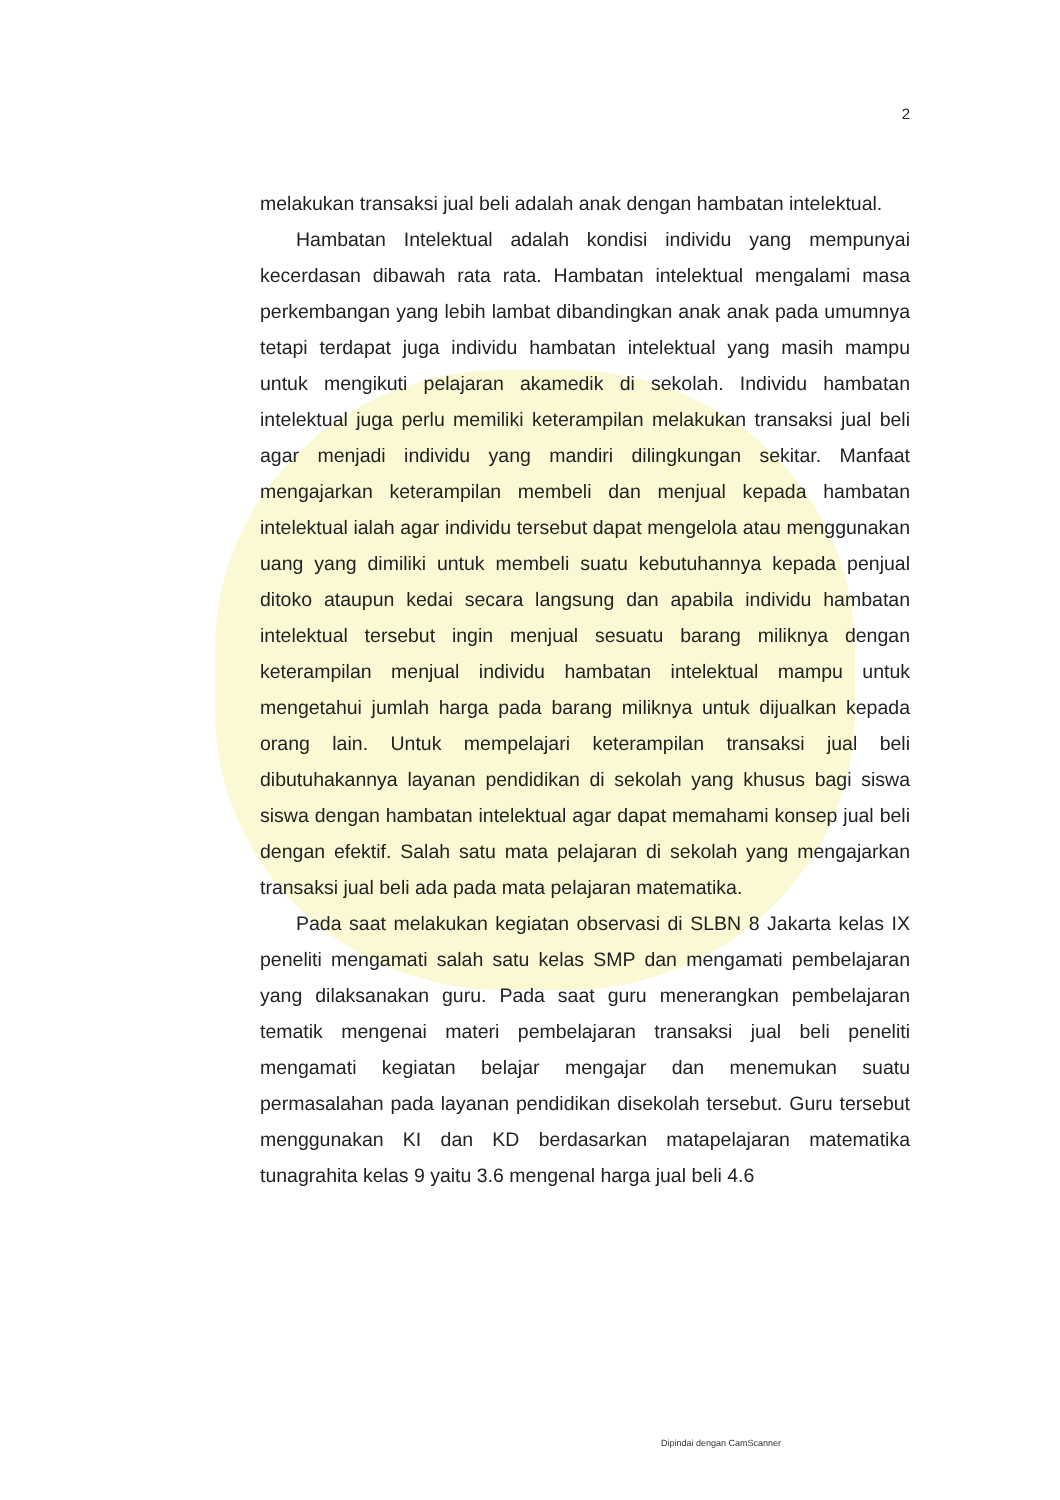2
melakukan transaksi jual beli adalah anak dengan hambatan intelektual.
Hambatan Intelektual adalah kondisi individu yang mempunyai kecerdasan dibawah rata rata. Hambatan intelektual mengalami masa perkembangan yang lebih lambat dibandingkan anak anak pada umumnya tetapi terdapat juga individu hambatan intelektual yang masih mampu untuk mengikuti pelajaran akamedik di sekolah. Individu hambatan intelektual juga perlu memiliki keterampilan melakukan transaksi jual beli agar menjadi individu yang mandiri dilingkungan sekitar. Manfaat mengajarkan keterampilan membeli dan menjual kepada hambatan intelektual ialah agar individu tersebut dapat mengelola atau menggunakan uang yang dimiliki untuk membeli suatu kebutuhannya kepada penjual ditoko ataupun kedai secara langsung dan apabila individu hambatan intelektual tersebut ingin menjual sesuatu barang miliknya dengan keterampilan menjual individu hambatan intelektual mampu untuk mengetahui jumlah harga pada barang miliknya untuk dijualkan kepada orang lain. Untuk mempelajari keterampilan transaksi jual beli dibutuhakannya layanan pendidikan di sekolah yang khusus bagi siswa siswa dengan hambatan intelektual agar dapat memahami konsep jual beli dengan efektif. Salah satu mata pelajaran di sekolah yang mengajarkan transaksi jual beli ada pada mata pelajaran matematika.
Pada saat melakukan kegiatan observasi di SLBN 8 Jakarta kelas IX peneliti mengamati salah satu kelas SMP dan mengamati pembelajaran yang dilaksanakan guru. Pada saat guru menerangkan pembelajaran tematik mengenai materi pembelajaran transaksi jual beli peneliti mengamati kegiatan belajar mengajar dan menemukan suatu permasalahan pada layanan pendidikan disekolah tersebut. Guru tersebut menggunakan KI dan KD berdasarkan matapelajaran matematika tunagrahita kelas 9 yaitu 3.6 mengenal harga jual beli 4.6
Dipindai dengan CamScanner